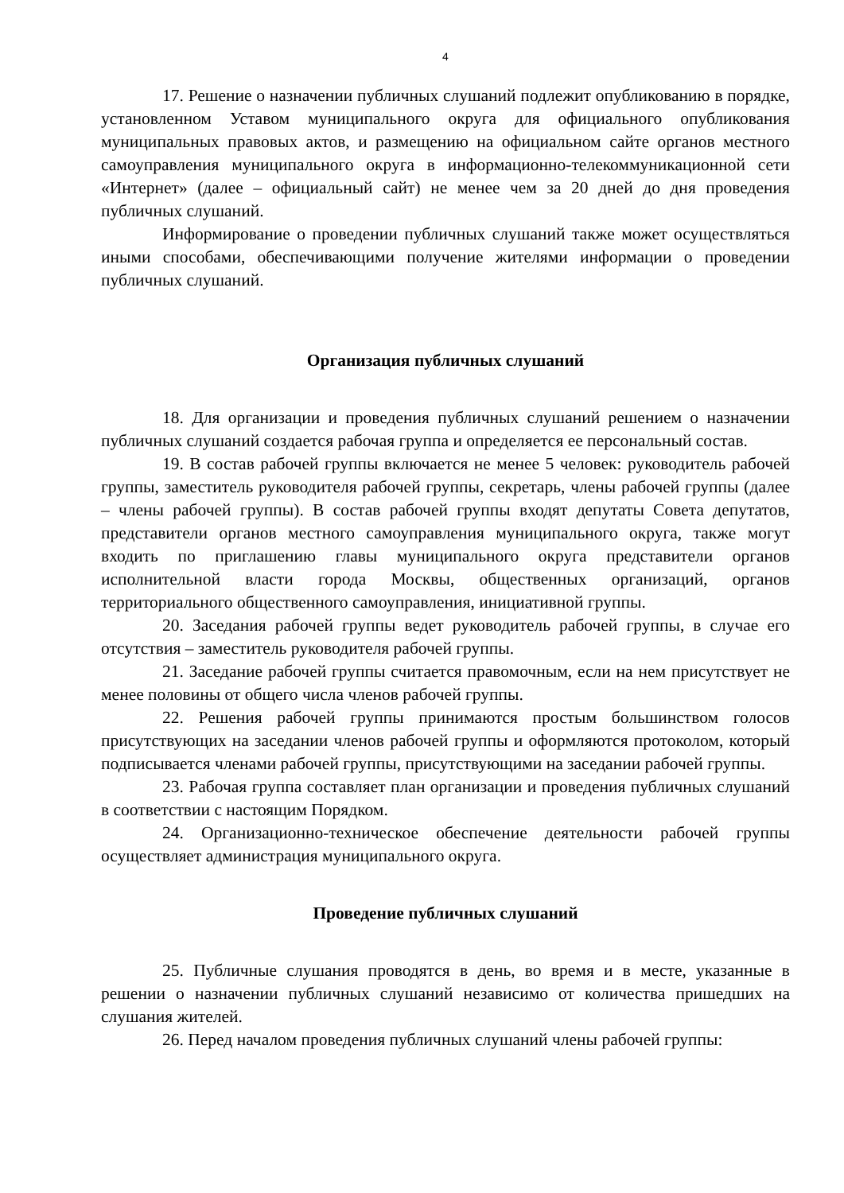4
17. Решение о назначении публичных слушаний подлежит опубликованию в порядке, установленном Уставом муниципального округа для официального опубликования муниципальных правовых актов, и размещению на официальном сайте органов местного самоуправления муниципального округа в информационно-телекоммуникационной сети «Интернет» (далее – официальный сайт) не менее чем за 20 дней до дня проведения публичных слушаний.
Информирование о проведении публичных слушаний также может осуществляться иными способами, обеспечивающими получение жителями информации о проведении публичных слушаний.
Организация публичных слушаний
18. Для организации и проведения публичных слушаний решением о назначении публичных слушаний создается рабочая группа и определяется ее персональный состав.
19. В состав рабочей группы включается не менее 5 человек: руководитель рабочей группы, заместитель руководителя рабочей группы, секретарь, члены рабочей группы (далее – члены рабочей группы). В состав рабочей группы входят депутаты Совета депутатов, представители органов местного самоуправления муниципального округа, также могут входить по приглашению главы муниципального округа представители органов исполнительной власти города Москвы, общественных организаций, органов территориального общественного самоуправления, инициативной группы.
20. Заседания рабочей группы ведет руководитель рабочей группы, в случае его отсутствия – заместитель руководителя рабочей группы.
21. Заседание рабочей группы считается правомочным, если на нем присутствует не менее половины от общего числа членов рабочей группы.
22. Решения рабочей группы принимаются простым большинством голосов присутствующих на заседании членов рабочей группы и оформляются протоколом, который подписывается членами рабочей группы, присутствующими на заседании рабочей группы.
23. Рабочая группа составляет план организации и проведения публичных слушаний в соответствии с настоящим Порядком.
24. Организационно-техническое обеспечение деятельности рабочей группы осуществляет администрация муниципального округа.
Проведение публичных слушаний
25. Публичные слушания проводятся в день, во время и в месте, указанные в решении о назначении публичных слушаний независимо от количества пришедших на слушания жителей.
26. Перед началом проведения публичных слушаний члены рабочей группы: